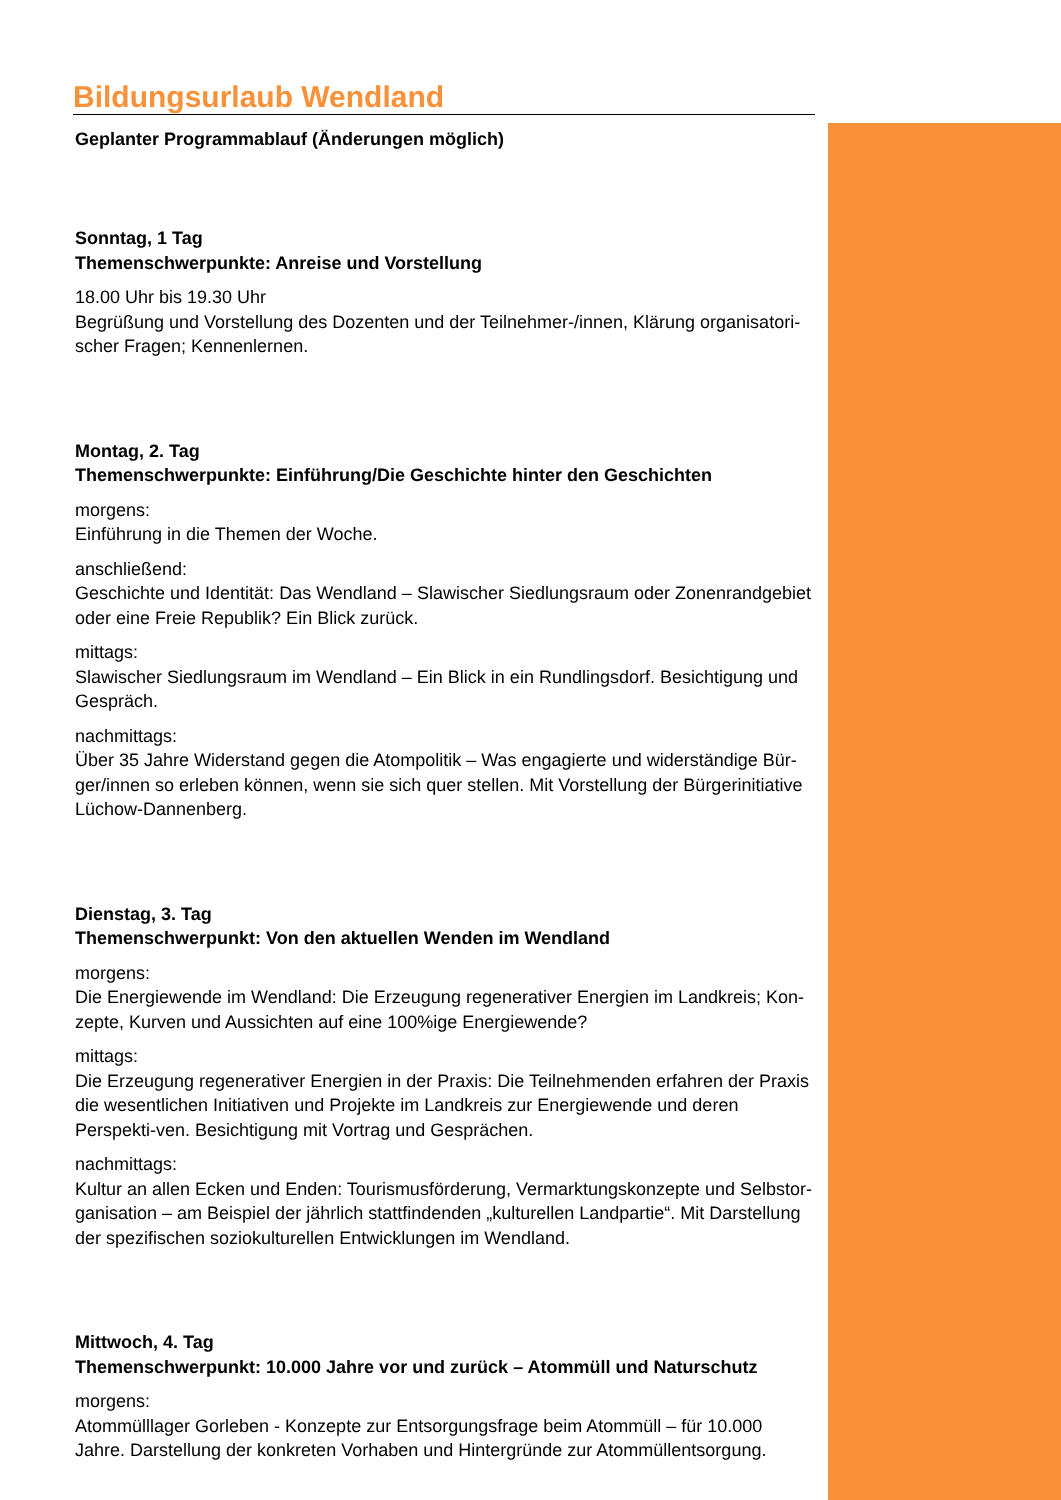Bildungsurlaub Wendland
Geplanter Programmablauf (Änderungen möglich)
Sonntag, 1 Tag
Themenschwerpunkte: Anreise und Vorstellung
18.00 Uhr bis 19.30 Uhr
Begrüßung und Vorstellung des Dozenten und der Teilnehmer-/innen, Klärung organisatori-scher Fragen; Kennenlernen.
Montag, 2. Tag
Themenschwerpunkte: Einführung/Die Geschichte hinter den Geschichten
morgens:
Einführung in die Themen der Woche.
anschließend:
Geschichte und Identität: Das Wendland – Slawischer Siedlungsraum oder Zonenrandgebiet oder eine Freie Republik? Ein Blick zurück.
mittags:
Slawischer Siedlungsraum im Wendland – Ein Blick in ein Rundlingsdorf. Besichtigung und Gespräch.
nachmittags:
Über 35 Jahre Widerstand gegen die Atompolitik – Was engagierte und widerständige Bür-ger/innen so erleben können, wenn sie sich quer stellen. Mit Vorstellung der Bürgerinitiative Lüchow-Dannenberg.
Dienstag, 3. Tag
Themenschwerpunkt: Von den aktuellen Wenden im Wendland
morgens:
Die Energiewende im Wendland: Die Erzeugung regenerativer Energien im Landkreis; Kon-zepte, Kurven und Aussichten auf eine 100%ige Energiewende?
mittags:
Die Erzeugung regenerativer Energien in der Praxis: Die Teilnehmenden erfahren der Praxis die wesentlichen Initiativen und Projekte im Landkreis zur Energiewende und deren Perspekti-ven. Besichtigung mit Vortrag und Gesprächen.
nachmittags:
Kultur an allen Ecken und Enden: Tourismusförderung, Vermarktungskonzepte und Selbstor-ganisation – am Beispiel der jährlich stattfindenden „kulturellen Landpartie“. Mit Darstellung der spezifischen soziokulturellen Entwicklungen im Wendland.
Mittwoch, 4. Tag
Themenschwerpunkt: 10.000 Jahre vor und zurück – Atommüll und Naturschutz
morgens:
Atommülllager Gorleben - Konzepte zur Entsorgungsfrage beim Atommüll – für 10.000 Jahre. Darstellung der konkreten Vorhaben und Hintergründe zur Atommüllentsorgung.